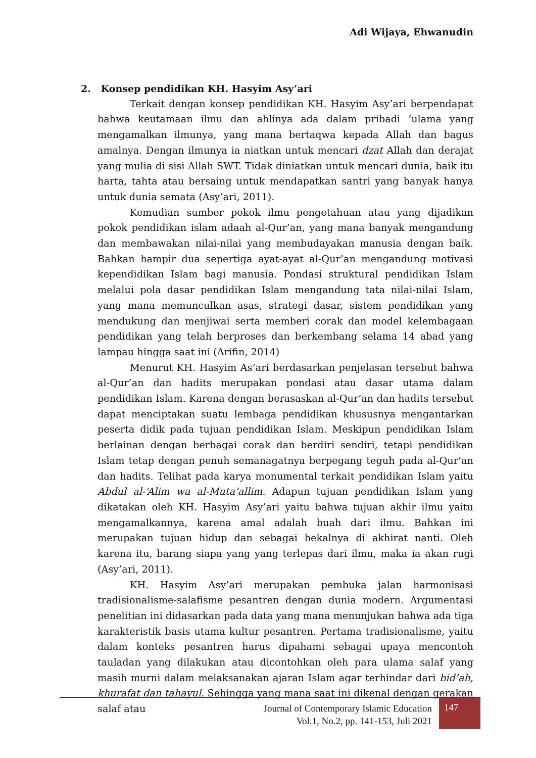Adi Wijaya, Ehwanudin
2. Konsep pendidikan KH. Hasyim Asy’ari
Terkait dengan konsep pendidikan KH. Hasyim Asy’ari berpendapat bahwa keutamaan ilmu dan ahlinya ada dalam pribadi ‘ulama yang mengamalkan ilmunya, yang mana bertaqwa kepada Allah dan bagus amalnya. Dengan ilmunya ia niatkan untuk mencari dzat Allah dan derajat yang mulia di sisi Allah SWT. Tidak diniatkan untuk mencari dunia, baik itu harta, tahta atau bersaing untuk mendapatkan santri yang banyak hanya untuk dunia semata (Asy’ari, 2011).
Kemudian sumber pokok ilmu pengetahuan atau yang dijadikan pokok pendidikan islam adaah al-Qur’an, yang mana banyak mengandung dan membawakan nilai-nilai yang membudayakan manusia dengan baik. Bahkan hampir dua sepertiga ayat-ayat al-Qur’an mengandung motivasi kependidikan Islam bagi manusia. Pondasi struktural pendidikan Islam melalui pola dasar pendidikan Islam mengandung tata nilai-nilai Islam, yang mana memunculkan asas, strategi dasar, sistem pendidikan yang mendukung dan menjiwai serta memberi corak dan model kelembagaan pendidikan yang telah berproses dan berkembang selama 14 abad yang lampau hingga saat ini (Arifin, 2014)
Menurut KH. Hasyim As’ari berdasarkan penjelasan tersebut bahwa al-Qur’an dan hadits merupakan pondasi atau dasar utama dalam pendidikan Islam. Karena dengan berasaskan al-Qur’an dan hadits tersebut dapat menciptakan suatu lembaga pendidikan khususnya mengantarkan peserta didik pada tujuan pendidikan Islam. Meskipun pendidikan Islam berlainan dengan berbagai corak dan berdiri sendiri, tetapi pendidikan Islam tetap dengan penuh semanagatnya berpegang teguh pada al-Qur’an dan hadits. Telihat pada karya monumental terkait pendidikan Islam yaitu Abdul al-‘Alim wa al-Muta’allim. Adapun tujuan pendidikan Islam yang dikatakan oleh KH. Hasyim Asy’ari yaitu bahwa tujuan akhir ilmu yaitu mengamalkannya, karena amal adalah buah dari ilmu. Bahkan ini merupakan tujuan hidup dan sebagai bekalnya di akhirat nanti. Oleh karena itu, barang siapa yang yang terlepas dari ilmu, maka ia akan rugi (Asy’ari, 2011).
KH. Hasyim Asy’ari merupakan pembuka jalan harmonisasi tradisionalisme-salafisme pesantren dengan dunia modern. Argumentasi penelitian ini didasarkan pada data yang mana menunjukan bahwa ada tiga karakteristik basis utama kultur pesantren. Pertama tradisionalisme, yaitu dalam konteks pesantren harus dipahami sebagai upaya mencontoh tauladan yang dilakukan atau dicontohkan oleh para ulama salaf yang masih murni dalam melaksanakan ajaran Islam agar terhindar dari bid’ah, khurafat dan tahayul. Sehingga yang mana saat ini dikenal dengan gerakan salaf atau
Journal of Contemporary Islamic Education
Vol.1, No.2, pp. 141-153, Juli 2021
147